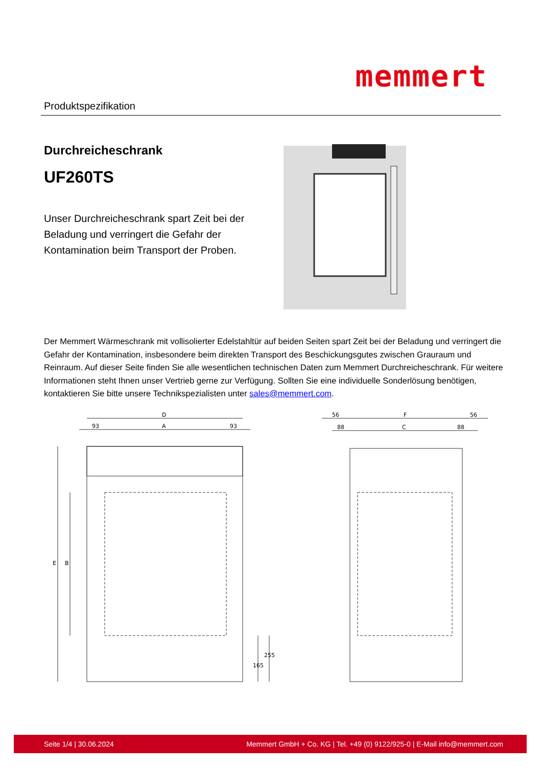Produktspezifikation
memmert
Durchreicheschrank
UF260TS
Unser Durchreicheschrank spart Zeit bei der Beladung und verringert die Gefahr der Kontamination beim Transport der Proben.
Der Memmert Wärmeschrank mit vollisolierter Edelstahltür auf beiden Seiten spart Zeit bei der Beladung und verringert die Gefahr der Kontamination, insbesondere beim direkten Transport des Beschickungsgutes zwischen Grauraum und Reinraum. Auf dieser Seite finden Sie alle wesentlichen technischen Daten zum Memmert Durchreicheschrank. Für weitere Informationen steht Ihnen unser Vertrieb gerne zur Verfügung. Sollten Sie eine individuelle Sonderlösung benötigen, kontaktieren Sie bitte unsere Technikspezialisten unter sales@memmert.com.
D
93
A
93
E
B
56
F
56
88
C
88
165
255
Seite 1/4 | 30.06.2024 Memmert GmbH + Co. KG | Tel. +49 (0) 9122/925-0 | E-Mail info@memmert.com